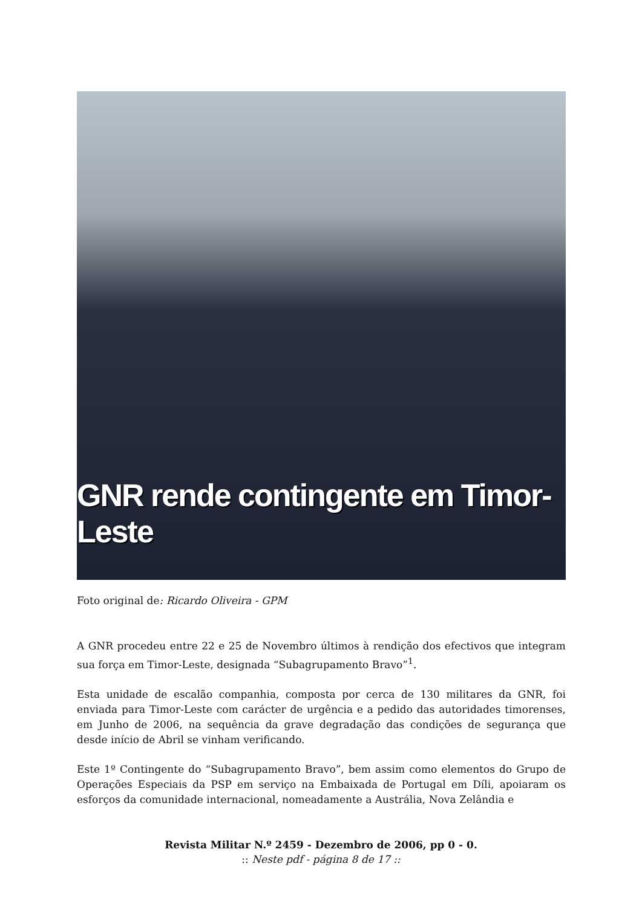GNR rende contingente em Timor-Leste
Foto original de: Ricardo Oliveira - GPM
A GNR procedeu entre 22 e 25 de Novembro últimos à rendição dos efectivos que integram sua força em Timor-Leste, designada “Subagrupamento Bravo”<sup>1</sup>.
Esta unidade de escalão companhia, composta por cerca de 130 militares da GNR, foi enviada para Timor-Leste com carácter de urgência e a pedido das autoridades timorenses, em Junho de 2006, na sequência da grave degradação das condições de segurança que desde início de Abril se vinham verificando.
Este 1º Contingente do “Subagrupamento Bravo”, bem assim como elementos do Grupo de Operações Especiais da PSP em serviço na Embaixada de Portugal em Díli, apoiaram os esforços da comunidade internacional, nomeadamente a Austrália, Nova Zelândia e
Revista Militar N.º 2459 - Dezembro de 2006, pp 0 - 0.
:: Neste pdf - página 8 de 17 ::